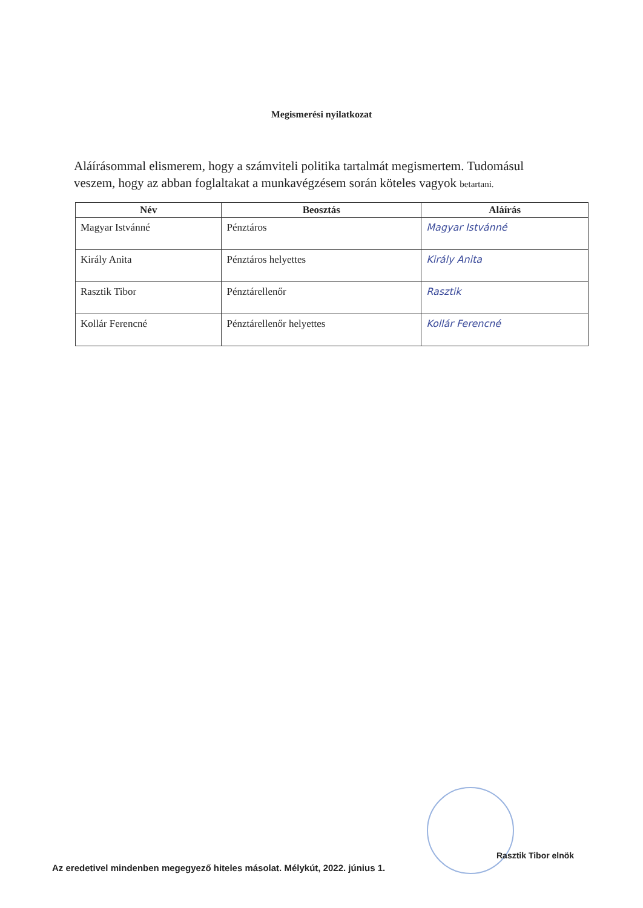Megismerési nyilatkozat
Aláírásommal elismerem, hogy a számviteli politika tartalmát megismertem. Tudomásul veszem, hogy az abban foglaltakat a munkavégzésem során köteles vagyok betartani.
| Név | Beosztás | Aláírás |
| --- | --- | --- |
| Magyar Istvánné | Pénztáros | Magyar Istvánné |
| Király Anita | Pénztáros helyettes | Király Anita |
| Rasztik Tibor | Pénztárellenőr | Rasztik |
| Kollár Ferencné | Pénztárellenőr helyettes | Kollár Ferencné |
Az eredetivel mindenben megegyező hiteles másolat. Mélykút, 2022. június 1.
Rasztik Tibor elnök